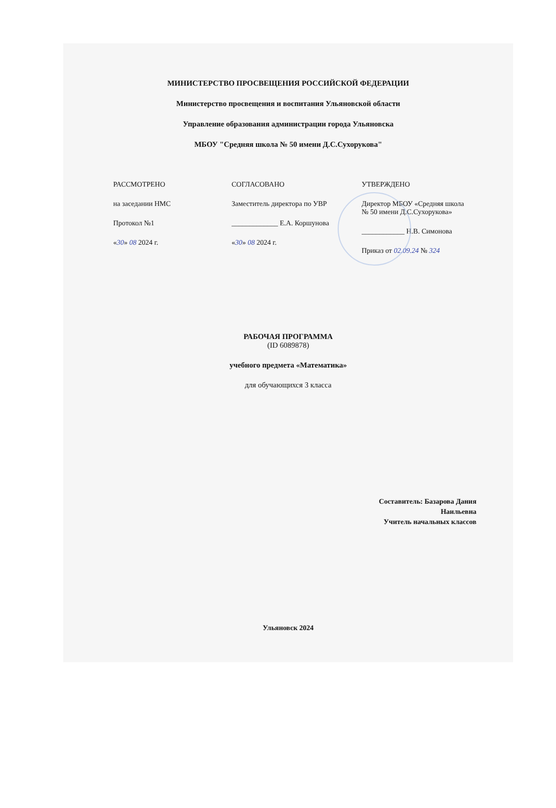МИНИСТЕРСТВО ПРОСВЕЩЕНИЯ РОССИЙСКОЙ ФЕДЕРАЦИИ
Министерство просвещения и воспитания Ульяновской области
Управление образования администрации города Ульяновска
МБОУ "Средняя школа № 50 имени Д.С.Сухорукова"
РАССМОТРЕНО
на заседании НМС
Протокол №1
«30» 08 2024 г.
СОГЛАСОВАНО
Заместитель директора по УВР
_____________ Е.А. Коршунова
«30» 08 2024 г.
УТВЕРЖДЕНО
Директор МБОУ «Средняя школа
№ 50 имени Д.С.Сухорукова»
____________ Н.В. Симонова
Приказ от 02.09.24 № 324
РАБОЧАЯ ПРОГРАММА
(ID 6089878)
учебного предмета «Математика»
для обучающихся 3 класса
Составитель: Базарова Дания
Наильевна
Учитель начальных классов
Ульяновск 2024